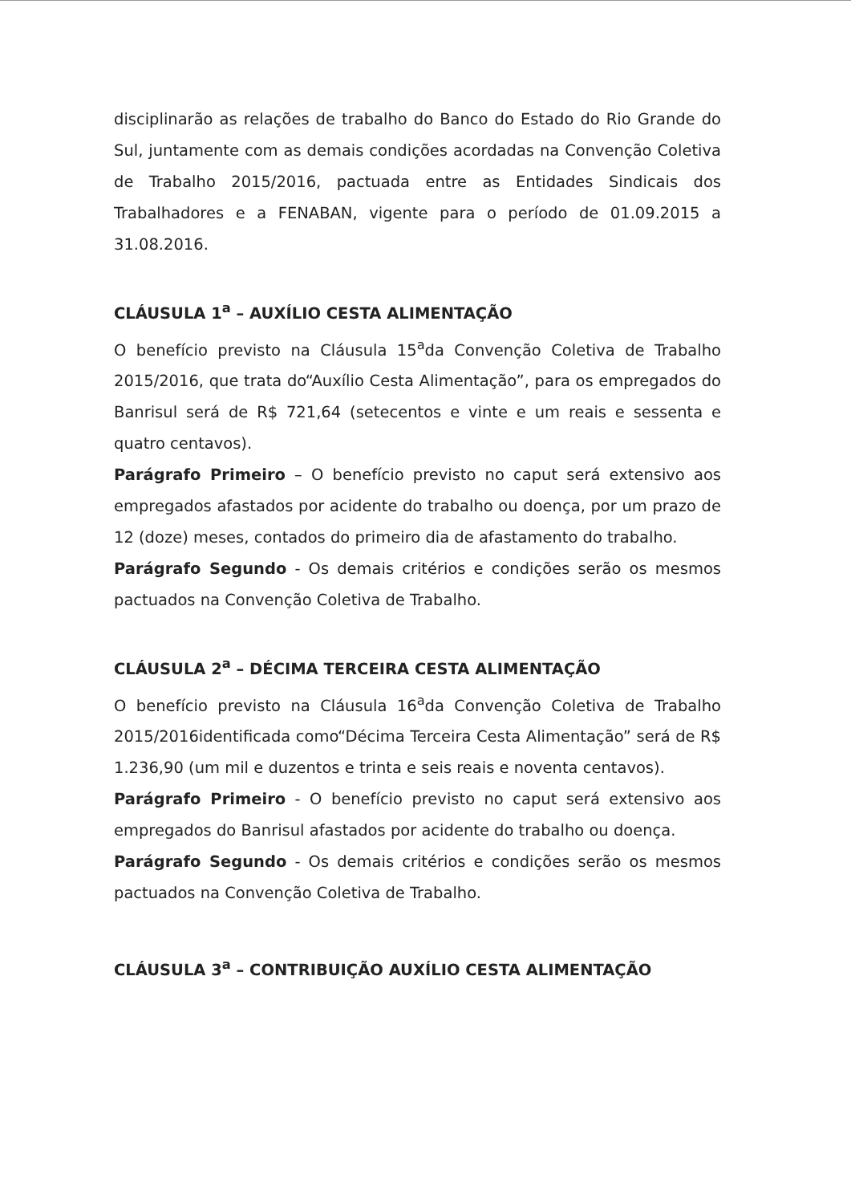disciplinarão as relações de trabalho do Banco do Estado do Rio Grande do Sul, juntamente com as demais condições acordadas na Convenção Coletiva de Trabalho 2015/2016, pactuada entre as Entidades Sindicais dos Trabalhadores e a FENABAN, vigente para o período de 01.09.2015 a 31.08.2016.
CLÁUSULA 1<sup>a</sup> – AUXÍLIO CESTA ALIMENTAÇÃO
O benefício previsto na Cláusula 15<sup>a</sup>da Convenção Coletiva de Trabalho 2015/2016, que trata do“Auxílio Cesta Alimentação”, para os empregados do Banrisul será de R$ 721,64 (setecentos e vinte e um reais e sessenta e quatro centavos).
Parágrafo Primeiro – O benefício previsto no caput será extensivo aos empregados afastados por acidente do trabalho ou doença, por um prazo de 12 (doze) meses, contados do primeiro dia de afastamento do trabalho.
Parágrafo Segundo - Os demais critérios e condições serão os mesmos pactuados na Convenção Coletiva de Trabalho.
CLÁUSULA 2<sup>a</sup> – DÉCIMA TERCEIRA CESTA ALIMENTAÇÃO
O benefício previsto na Cláusula 16<sup>a</sup>da Convenção Coletiva de Trabalho 2015/2016identificada como“Décima Terceira Cesta Alimentação” será de R$ 1.236,90 (um mil e duzentos e trinta e seis reais e noventa centavos).
Parágrafo Primeiro - O benefício previsto no caput será extensivo aos empregados do Banrisul afastados por acidente do trabalho ou doença.
Parágrafo Segundo - Os demais critérios e condições serão os mesmos pactuados na Convenção Coletiva de Trabalho.
CLÁUSULA 3<sup>a</sup> – CONTRIBUIÇÃO AUXÍLIO CESTA ALIMENTAÇÃO